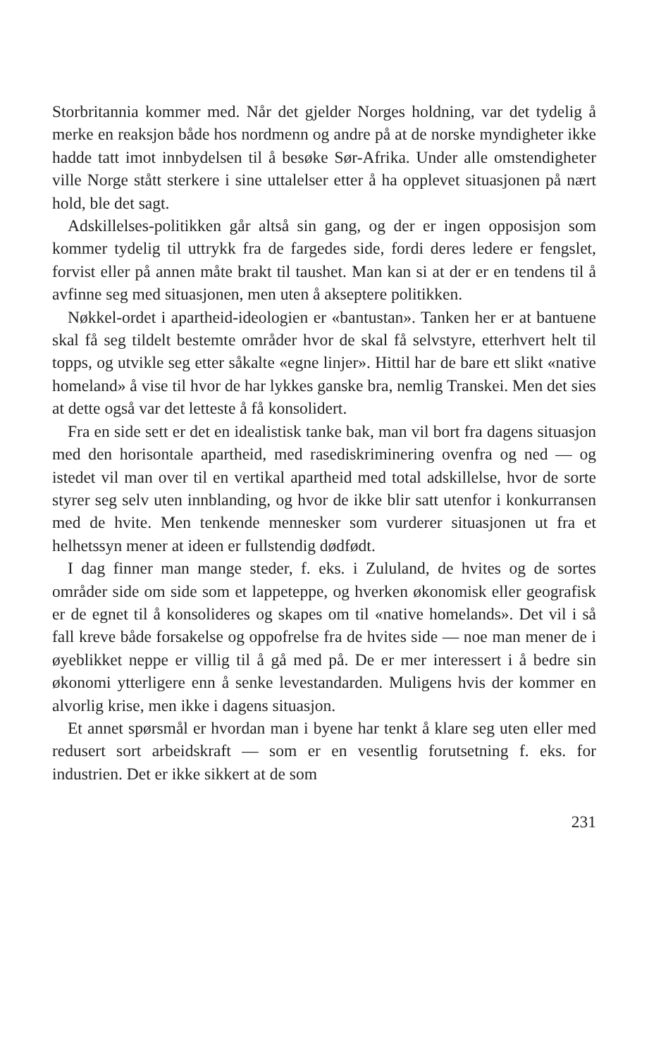Storbritannia kommer med. Når det gjelder Norges holdning, var det tydelig å merke en reaksjon både hos nordmenn og andre på at de norske myndigheter ikke hadde tatt imot innbydelsen til å besøke Sør-Afrika. Under alle omstendigheter ville Norge stått sterkere i sine uttalelser etter å ha opplevet situasjonen på nært hold, ble det sagt.
Adskillelses-politikken går altså sin gang, og der er ingen opposisjon som kommer tydelig til uttrykk fra de fargedes side, fordi deres ledere er fengslet, forvist eller på annen måte brakt til taushet. Man kan si at der er en tendens til å avfinne seg med situasjonen, men uten å akseptere politikken.
Nøkkel-ordet i apartheid-ideologien er «bantustan». Tanken her er at bantuene skal få seg tildelt bestemte områder hvor de skal få selvstyre, etterhvert helt til topps, og utvikle seg etter såkalte «egne linjer». Hittil har de bare ett slikt «native homeland» å vise til hvor de har lykkes ganske bra, nemlig Transkei. Men det sies at dette også var det letteste å få konsolidert.
Fra en side sett er det en idealistisk tanke bak, man vil bort fra dagens situasjon med den horisontale apartheid, med rasediskriminering ovenfra og ned — og istedet vil man over til en vertikal apartheid med total adskillelse, hvor de sorte styrer seg selv uten innblanding, og hvor de ikke blir satt utenfor i konkurransen med de hvite. Men tenkende mennesker som vurderer situasjonen ut fra et helhetssyn mener at ideen er fullstendig dødfødt.
I dag finner man mange steder, f. eks. i Zululand, de hvites og de sortes områder side om side som et lappeteppe, og hverken økonomisk eller geografisk er de egnet til å konsolideres og skapes om til «native homelands». Det vil i så fall kreve både forsakelse og oppofrelse fra de hvites side — noe man mener de i øyeblikket neppe er villig til å gå med på. De er mer interessert i å bedre sin økonomi ytterligere enn å senke levestandarden. Muligens hvis der kommer en alvorlig krise, men ikke i dagens situasjon.
Et annet spørsmål er hvordan man i byene har tenkt å klare seg uten eller med redusert sort arbeidskraft — som er en vesentlig forutsetning f. eks. for industrien. Det er ikke sikkert at de som
231